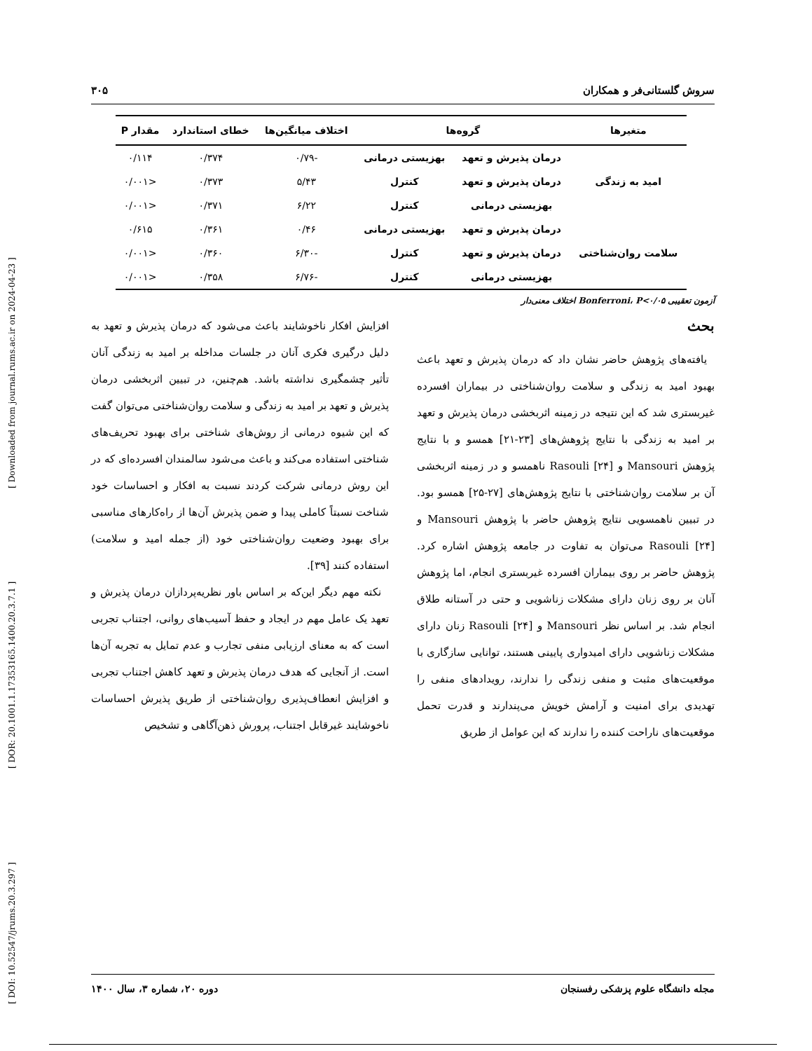[ DOI: 10.52547/jrums.20.3.297 ] [ DOR: 20.1001.1.17353165.1400.20.3.7.1 ] [ Downloaded from journal.rums.ac.ir on 2024-04-23 ]
سروش گلستانی‌فر و همکاران ۳۰۵
| متغیرها | گروه‌ها | | اختلاف میانگین‌ها | خطای استاندارد | مقدار P |
| --- | --- | --- | --- | --- | --- |
| امید به زندگی | درمان پذیرش و تعهد | بهزیستی درمانی | -۰/۷۹ | ۰/۳۷۴ | ۰/۱۱۴ |
| | درمان پذیرش و تعهد | کنترل | ۵/۴۳ | ۰/۳۷۳ | <۰/۰۰۱ |
| | بهزیستی درمانی | کنترل | ۶/۲۲ | ۰/۳۷۱ | <۰/۰۰۱ |
| سلامت روان‌شناختی | درمان پذیرش و تعهد | بهزیستی درمانی | ۰/۴۶ | ۰/۳۶۱ | ۰/۶۱۵ |
| | درمان پذیرش و تعهد | کنترل | -۶/۳۰ | ۰/۳۶۰ | <۰/۰۰۱ |
| | بهزیستی درمانی | کنترل | -۶/۷۶ | ۰/۳۵۸ | <۰/۰۰۱ |
آزمون تعقیبی Bonferroni، P<۰/۰۵ اختلاف معنی‌دار
بحث
یافته‌های پژوهش حاضر نشان داد که درمان پذیرش و تعهد باعث بهبود امید به زندگی و سلامت روان‌شناختی در بیماران افسرده غیربستری شد که این نتیجه در زمینه اثربخشی درمان پذیرش و تعهد بر امید به زندگی با نتایج پژوهش‌های [۲۳-۲۱] همسو و با نتایج پژوهش Mansouri و Rasouli [۲۴] ناهمسو و در زمینه اثربخشی آن بر سلامت روان‌شناختی با نتایج پژوهش‌های [۲۷-۲۵] همسو بود. در تبیین ناهمسویی نتایج پژوهش حاضر با پژوهش Mansouri و Rasouli [۲۴] می‌توان به تفاوت در جامعه پژوهش اشاره کرد. پژوهش حاضر بر روی بیماران افسرده غیربستری انجام، اما پژوهش آنان بر روی زنان دارای مشکلات زناشویی و حتی در آستانه طلاق انجام شد. بر اساس نظر Mansouri و Rasouli [۲۴] زنان دارای مشکلات زناشویی دارای امیدواری پایینی هستند، توانایی سازگاری با موقعیت‌های مثبت و منفی زندگی را ندارند، رویدادهای منفی را تهدیدی برای امنیت و آرامش خویش می‌پندارند و قدرت تحمل موقعیت‌های ناراحت کننده را ندارند که این عوامل از طریق
افزایش افکار ناخوشایند باعث می‌شود که درمان پذیرش و تعهد به دلیل درگیری فکری آنان در جلسات مداخله بر امید به زندگی آنان تأثیر چشمگیری نداشته باشد. هم‌چنین، در تبیین اثربخشی درمان پذیرش و تعهد بر امید به زندگی و سلامت روان‌شناختی می‌توان گفت که این شیوه درمانی از روش‌های شناختی برای بهبود تحریف‌های شناختی استفاده می‌کند و باعث می‌شود سالمندان افسرده‌ای که در این روش درمانی شرکت کردند نسبت به افکار و احساسات خود شناخت نسبتاً کاملی پیدا و ضمن پذیرش آن‌ها از راه‌کارهای مناسبی برای بهبود وضعیت روان‌شناختی خود (از جمله امید و سلامت) استفاده کنند [۳۹].
نکته مهم دیگر این‌که بر اساس باور نظریه‌پردازان درمان پذیرش و تعهد یک عامل مهم در ایجاد و حفظ آسیب‌های روانی، اجتناب تجربی است که به معنای ارزیابی منفی تجارب و عدم تمایل به تجربه آن‌ها است. از آنجایی که هدف درمان پذیرش و تعهد کاهش اجتناب تجربی و افزایش انعطاف‌پذیری روان‌شناختی از طریق پذیرش احساسات ناخوشایند غیرقابل اجتناب، پرورش ذهن‌آگاهی و تشخیص
مجله دانشگاه علوم پزشکی رفسنجان دوره ۲۰، شماره ۳، سال ۱۴۰۰